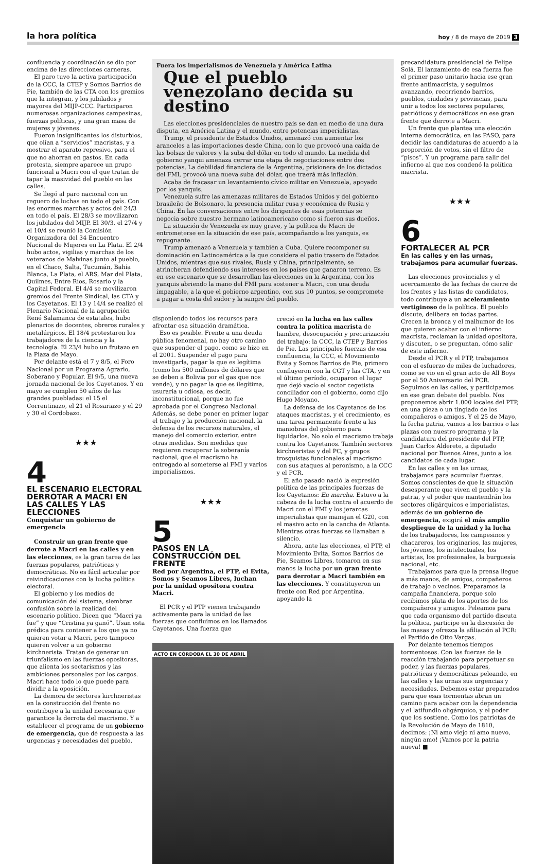la hora política
hoy / 8 de mayo de 2019 3
confluencia y coordinación se dio por encima de las direcciones carneras.
El paro tuvo la activa participación de la CCC, la CTEP y Somos Barrios de Pie, también de las CTA con los gremios que la integran, y los jubilados y mayores del MIJP-CCC. Participaron numerosas organizaciones campesinas, fuerzas políticas, y una gran masa de mujeres y jóvenes.
Fueron insignificantes los disturbios, que olían a “servicios” macristas, y a mostrar el aparato represivo, para el que no ahorran en gastos. En cada protesta, siempre aparece un grupo funcional a Macri con el que tratan de tapar la masividad del pueblo en las calles.
Se llegó al paro nacional con un reguero de luchas en todo el país. Con las enormes marchas y actos del 24/3 en todo el país. El 28/3 se movilizaron los jubilados del MIJP. El 30/3, el 27/4 y el 10/4 se reunió la Comisión Organizadora del 34 Encuentro Nacional de Mujeres en La Plata. El 2/4 hubo actos, vigilias y marchas de los veteranos de Malvinas junto al pueblo, en el Chaco, Salta, Tucumán, Bahía Blanca, La Plata, el ARS, Mar del Plata, Quilmes, Entre Ríos, Rosario y la Capital Federal. El 4/4 se movilizaron gremios del Frente Sindical, las CTA y los Cayetanos. El 13 y 14/4 se realizó el Plenario Nacional de la agrupación René Salamanca de estatales, hubo plenarios de docentes, obreros rurales y metalúrgicos. El 18/4 protestaron los trabajadores de la ciencia y la tecnología. El 23/4 hubo un frutazo en la Plaza de Mayo.
Por delante está el 7 y 8/5, el Foro Nacional por un Programa Agrario, Soberano y Popular. El 9/5, una nueva jornada nacional de los Cayetanos. Y en mayo se cumplen 50 años de las grandes puebladas: el 15 el Correntinazo, el 21 el Rosariazo y el 29 y 30 el Cordobazo.
★★★
4
EL ESCENARIO ELECTORAL DERROTAR A MACRI EN LAS CALLES Y LAS ELECCIONES
Conquistar un gobierno de emergencia
Construir un gran frente que derrote a Macri en las calles y en las elecciones, es la gran tarea de las fuerzas populares, patrióticas y democráticas. No es fácil articular por reivindicaciones con la lucha política electoral.
El gobierno y los medios de comunicación del sistema, siembran confusión sobre la realidad del escenario político. Dicen que “Macri ya fue” y que “Cristina ya ganó”. Usan esta prédica para contener a los que ya no quieren votar a Macri, pero tampoco quieren volver a un gobierno kirchnerista. Tratan de generar un triunfalismo en las fuerzas opositoras, que alienta los sectarismos y las ambiciones personales por los cargos. Macri hace todo lo que puede para dividir a la oposición.
La demora de sectores kirchneristas en la construcción del frente no contribuye a la unidad necesaria que garantice la derrota del macrismo. Y a establecer el programa de un gobierno de emergencia, que dé respuesta a las urgencias y necesidades del pueblo,
Fuera los imperialismos de Venezuela y América Latina
Que el pueblo venezolano decida su destino
Las elecciones presidenciales de nuestro país se dan en medio de una dura disputa, en América Latina y el mundo, entre potencias imperialistas.
Trump, el presidente de Estados Unidos, amenazó con aumentar los aranceles a las importaciones desde China, con lo que provocó una caída de las bolsas de valores y la suba del dólar en todo el mundo. La medida del gobierno yanqui amenaza cerrar una etapa de negociaciones entre dos potencias. La debilidad financiera de la Argentina, prisionera de los dictados del FMI, provocó una nueva suba del dólar, que traerá más inflación.
Acaba de fracasar un levantamiento cívico militar en Venezuela, apoyado por los yanquis.
Venezuela sufre las amenazas militares de Estados Unidos y del gobierno brasileño de Bolsonaro, la presencia militar rusa y económica de Rusia y China. En las conversaciones entre los dirigentes de esas potencias se negocia sobre nuestro hermano latinoamericano como si fueron sus dueños.
La situación de Venezuela es muy grave, y la política de Macri de entrometerse en la situación de ese país, acompañando a los yanquis, es repugnante.
Trump amenazó a Venezuela y también a Cuba. Quiere recomponer su dominación en Latinoamérica a la que considera el patio trasero de Estados Unidos, mientras que sus rivales, Rusia y China, principalmente, se atrincheran defendiendo sus intereses en los países que ganaron terreno. Es en ese escenario que se desarrollan las elecciones en la Argentina, con los yanquis abriendo la mano del FMI para sostener a Macri, con una deuda impagable, a la que el gobierno argentino, con sus 10 puntos, se compromete a pagar a costa del sudor y la sangre del pueblo.
disponiendo todos los recursos para afrontar esa situación dramática.
Eso es posible. Frente a una deuda pública fenomenal, no hay otro camino que suspender el pago, como se hizo en el 2001. Suspender el pago para investigarla, pagar la que es legítima (como los 500 millones de dólares que se deben a Bolivia por el gas que nos vende), y no pagar la que es ilegítima, usuraria u odiosa, es decir, inconstitucional, porque no fue aprobada por el Congreso Nacional. Además, se debe poner en primer lugar el trabajo y la producción nacional, la defensa de los recursos naturales, el manejo del comercio exterior, entre otras medidas. Son medidas que requieren recuperar la soberanía nacional, que el macrismo ha entregado al someterse al FMI y varios imperialismos.
★★★
5
PASOS EN LA CONSTRUCCIÓN DEL FRENTE
Red por Argentina, el PTP, el Evita, Somos y Seamos Libres, luchan por la unidad opositora contra Macri.
El PCR y el PTP vienen trabajando activamente para la unidad de las fuerzas que confluimos en los llamados Cayetanos. Una fuerza que
creció en la lucha en las calles contra la política macrista de hambre, desocupación y precarización del trabajo: la CCC, la CTEP y Barrios de Pie. Las principales fuerzas de esa confluencia, la CCC, el Movimiento Evita y Somos Barrios de Pie, primero confluyeron con la CGT y las CTA, y en el último período, ocuparon el lugar que dejó vacío el sector cegetista conciliador con el gobierno, como dijo Hugo Moyano.
La defensa de los Cayetanos de los ataques macristas, y el crecimiento, es una tarea permanente frente a las maniobras del gobierno para liquidarlos. No solo el macrismo trabaja contra los Cayetanos. También sectores kirchneristas y del PC, y grupos trosquistas funcionales al macrismo con sus ataques al peronismo, a la CCC y el PCR.
El año pasado nació la expresión política de las principales fuerzas de los Cayetanos: En marcha. Estuvo a la cabeza de la lucha contra el acuerdo de Macri con el FMI y los jerarcas imperialistas que manejan el G20, con el masivo acto en la cancha de Atlanta. Mientras otras fuerzas se llamaban a silencio.
Ahora, ante las elecciones, el PTP, el Movimiento Evita, Somos Barrios de Pie, Seamos Libres, tomaron en sus manos la lucha por un gran frente para derrotar a Macri también en las elecciones. Y constituyeron un frente con Red por Argentina, apoyando la
ACTO EN CÓRDOBA EL 30 DE ABRIL
precandidatura presidencial de Felipe Solá. El lanzamiento de esa fuerza fue el primer paso unitario hacia ese gran frente antimacrista, y seguimos avanzando, recorriendo barrios, pueblos, ciudades y provincias, para unir a todos los sectores populares, patrióticos y democráticos en ese gran frente que derrote a Macri.
Un frente que plantea una elección interna democrática, en las PASO, para decidir las candidaturas de acuerdo a la proporción de votos, sin el filtro de “pisos”. Y un programa para salir del infierno al que nos condenó la política macrista.
★★★
6
FORTALECER AL PCR
En las calles y en las urnas, trabajamos para acumular fuerzas.
Las elecciones provinciales y el acercamiento de las fechas de cierre de los frentes y las listas de candidatos, todo contribuye a un aceleramiento vertiginoso de la política. El pueblo discute, delibera en todas partes. Crecen la bronca y el malhumor de los que quieren acabar con el infierno macrista, reclaman la unidad opositora, y discuten, o se preguntan, cómo salir de este infierno.
Desde el PCR y el PTP, trabajamos con el esfuerzo de miles de luchadores, como se vio en el gran acto de All Boys por el 50 Aniversario del PCR. Seguimos en las calles, y participamos en ese gran debate del pueblo. Nos proponemos abrir 1.000 locales del PTP, en una pieza o un tinglado de los compañeros o amigos. Y el 25 de Mayo, la fecha patria, vamos a los barrios o las plazas con nuestro programa y la candidatura del presidente del PTP, Juan Carlos Alderete, a diputado nacional por Buenos Aires, junto a los candidatos de cada lugar.
En las calles y en las urnas, trabajamos para acumular fuerzas. Somos conscientes de que la situación desesperante que viven el pueblo y la patria, y el poder que mantendrán los sectores oligárquicos e imperialistas, además de un gobierno de emergencia, exigirá el más amplio despliegue de la unidad y la lucha de los trabajadores, los campesinos y chacareros, los originarios, las mujeres, los jóvenes, los intelectuales, los artistas, los profesionales, la burguesía nacional, etc.
Trabajamos para que la prensa llegue a más manos, de amigos, compañeros de trabajo o vecinos. Preparamos la campaña financiera, porque solo recibimos plata de los aportes de los compañeros y amigos. Peleamos para que cada organismo del partido discuta la política, participe en la discusión de las masas y ofrezca la afiliación al PCR: el Partido de Otto Vargas.
Por delante tenemos tiempos tormentosos. Con las fuerzas de la reacción trabajando para perpetuar su poder, y las fuerzas populares, patrióticas y democráticas peleando, en las calles y las urnas sus urgencias y necesidades. Debemos estar preparados para que esas tormentas abran un camino para acabar con la dependencia y el latifundio oligárquico, y el poder que los sostiene. Como los patriotas de la Revolución de Mayo de 1810, decimos: ¡Ni amo viejo ni amo nuevo, ningún amo! ¡Vamos por la patria nueva! ■